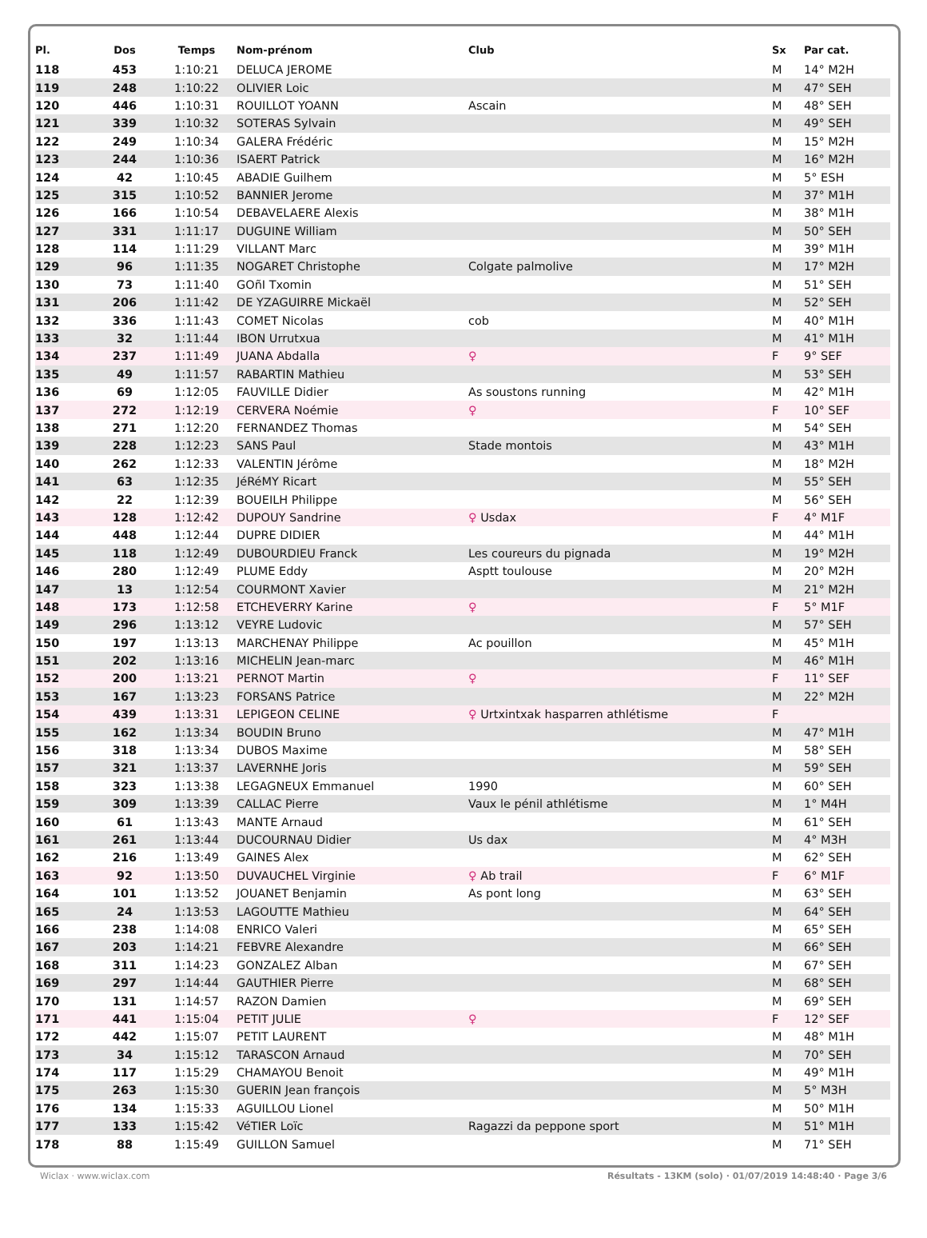| Pl. | Dos | Temps | Nom-prénom | Club | Sx | Par cat. |
| --- | --- | --- | --- | --- | --- | --- |
| 118 | 453 | 1:10:21 | DELUCA JEROME | | M | 14° M2H |
| 119 | 248 | 1:10:22 | OLIVIER Loic | | M | 47° SEH |
| 120 | 446 | 1:10:31 | ROUILLOT YOANN | Ascain | M | 48° SEH |
| 121 | 339 | 1:10:32 | SOTERAS Sylvain | | M | 49° SEH |
| 122 | 249 | 1:10:34 | GALERA Frédéric | | M | 15° M2H |
| 123 | 244 | 1:10:36 | ISAERT Patrick | | M | 16° M2H |
| 124 | 42 | 1:10:45 | ABADIE Guilhem | | M | 5° ESH |
| 125 | 315 | 1:10:52 | BANNIER Jerome | | M | 37° M1H |
| 126 | 166 | 1:10:54 | DEBAVELAERE Alexis | | M | 38° M1H |
| 127 | 331 | 1:11:17 | DUGUINE William | | M | 50° SEH |
| 128 | 114 | 1:11:29 | VILLANT Marc | | M | 39° M1H |
| 129 | 96 | 1:11:35 | NOGARET Christophe | Colgate palmolive | M | 17° M2H |
| 130 | 73 | 1:11:40 | GOñI Txomin | | M | 51° SEH |
| 131 | 206 | 1:11:42 | DE YZAGUIRRE Mickaël | | M | 52° SEH |
| 132 | 336 | 1:11:43 | COMET Nicolas | cob | M | 40° M1H |
| 133 | 32 | 1:11:44 | IBON Urrutxua | | M | 41° M1H |
| 134 | 237 | 1:11:49 | JUANA Abdalla | ♀ | F | 9° SEF |
| 135 | 49 | 1:11:57 | RABARTIN Mathieu | | M | 53° SEH |
| 136 | 69 | 1:12:05 | FAUVILLE Didier | As soustons running | M | 42° M1H |
| 137 | 272 | 1:12:19 | CERVERA Noémie | ♀ | F | 10° SEF |
| 138 | 271 | 1:12:20 | FERNANDEZ Thomas | | M | 54° SEH |
| 139 | 228 | 1:12:23 | SANS Paul | Stade montois | M | 43° M1H |
| 140 | 262 | 1:12:33 | VALENTIN Jérôme | | M | 18° M2H |
| 141 | 63 | 1:12:35 | JéRéMY Ricart | | M | 55° SEH |
| 142 | 22 | 1:12:39 | BOUEILH Philippe | | M | 56° SEH |
| 143 | 128 | 1:12:42 | DUPOUY Sandrine | ♀ Usdax | F | 4° M1F |
| 144 | 448 | 1:12:44 | DUPRE DIDIER | | M | 44° M1H |
| 145 | 118 | 1:12:49 | DUBOURDIEU Franck | Les coureurs du pignada | M | 19° M2H |
| 146 | 280 | 1:12:49 | PLUME Eddy | Asptt toulouse | M | 20° M2H |
| 147 | 13 | 1:12:54 | COURMONT Xavier | | M | 21° M2H |
| 148 | 173 | 1:12:58 | ETCHEVERRY Karine | ♀ | F | 5° M1F |
| 149 | 296 | 1:13:12 | VEYRE Ludovic | | M | 57° SEH |
| 150 | 197 | 1:13:13 | MARCHENAY Philippe | Ac pouillon | M | 45° M1H |
| 151 | 202 | 1:13:16 | MICHELIN Jean-marc | | M | 46° M1H |
| 152 | 200 | 1:13:21 | PERNOT Martin | ♀ | F | 11° SEF |
| 153 | 167 | 1:13:23 | FORSANS Patrice | | M | 22° M2H |
| 154 | 439 | 1:13:31 | LEPIGEON CELINE | ♀ Urtxintxak hasparren athlétisme | F | |
| 155 | 162 | 1:13:34 | BOUDIN Bruno | | M | 47° M1H |
| 156 | 318 | 1:13:34 | DUBOS Maxime | | M | 58° SEH |
| 157 | 321 | 1:13:37 | LAVERNHE Joris | | M | 59° SEH |
| 158 | 323 | 1:13:38 | LEGAGNEUX Emmanuel | 1990 | M | 60° SEH |
| 159 | 309 | 1:13:39 | CALLAC Pierre | Vaux le pénil athlétisme | M | 1° M4H |
| 160 | 61 | 1:13:43 | MANTE Arnaud | | M | 61° SEH |
| 161 | 261 | 1:13:44 | DUCOURNAU Didier | Us dax | M | 4° M3H |
| 162 | 216 | 1:13:49 | GAINES Alex | | M | 62° SEH |
| 163 | 92 | 1:13:50 | DUVAUCHEL Virginie | ♀ Ab trail | F | 6° M1F |
| 164 | 101 | 1:13:52 | JOUANET Benjamin | As pont long | M | 63° SEH |
| 165 | 24 | 1:13:53 | LAGOUTTE Mathieu | | M | 64° SEH |
| 166 | 238 | 1:14:08 | ENRICO Valeri | | M | 65° SEH |
| 167 | 203 | 1:14:21 | FEBVRE Alexandre | | M | 66° SEH |
| 168 | 311 | 1:14:23 | GONZALEZ Alban | | M | 67° SEH |
| 169 | 297 | 1:14:44 | GAUTHIER Pierre | | M | 68° SEH |
| 170 | 131 | 1:14:57 | RAZON Damien | | M | 69° SEH |
| 171 | 441 | 1:15:04 | PETIT JULIE | ♀ | F | 12° SEF |
| 172 | 442 | 1:15:07 | PETIT LAURENT | | M | 48° M1H |
| 173 | 34 | 1:15:12 | TARASCON Arnaud | | M | 70° SEH |
| 174 | 117 | 1:15:29 | CHAMAYOU Benoit | | M | 49° M1H |
| 175 | 263 | 1:15:30 | GUERIN Jean françois | | M | 5° M3H |
| 176 | 134 | 1:15:33 | AGUILLOU Lionel | | M | 50° M1H |
| 177 | 133 | 1:15:42 | VéTIER Loïc | Ragazzi da peppone sport | M | 51° M1H |
| 178 | 88 | 1:15:49 | GUILLON Samuel | | M | 71° SEH |
Wiclax · www.wiclax.com Résultats - 13KM (solo) · 01/07/2019 14:48:40 · Page 3/6